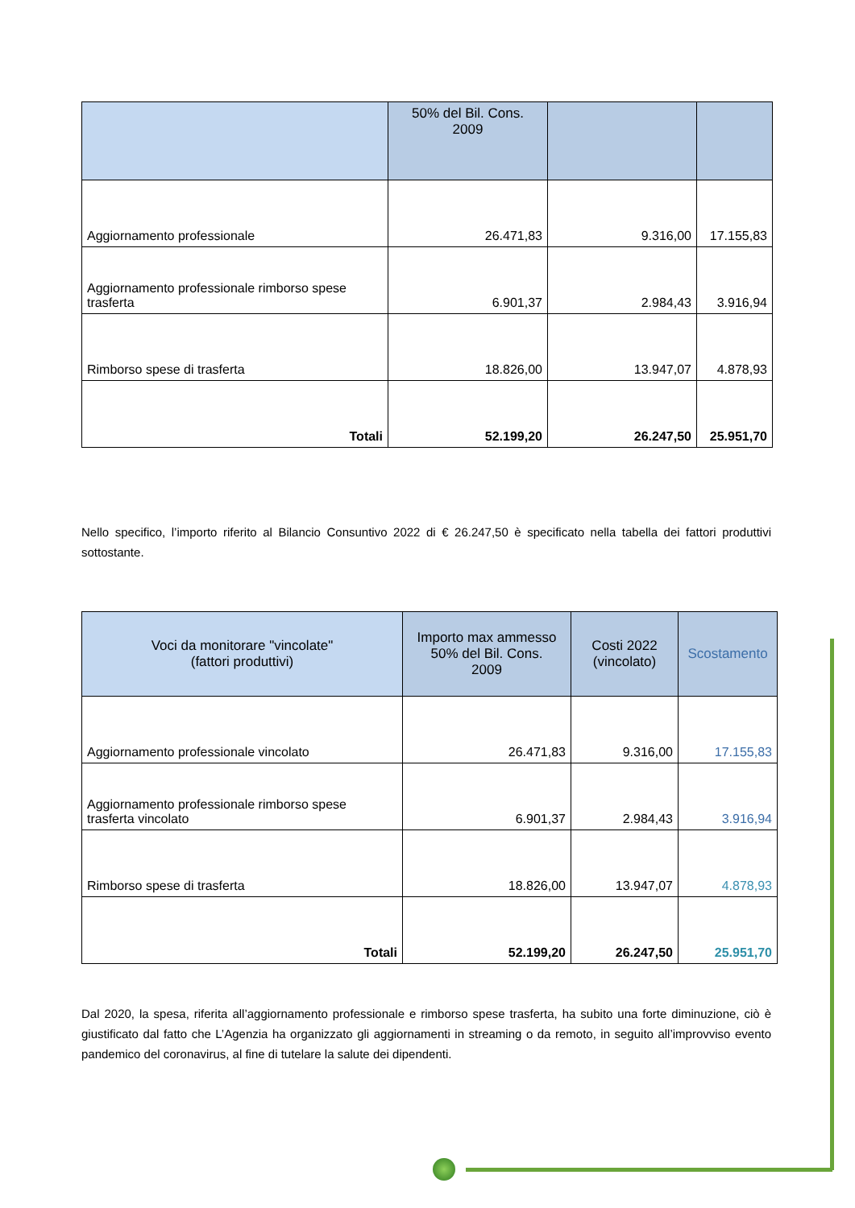| | 50% del Bil. Cons. 2009 | | |
| --- | --- | --- | --- |
| Aggiornamento professionale | 26.471,83 | 9.316,00 | 17.155,83 |
| Aggiornamento professionale rimborso spese trasferta | 6.901,37 | 2.984,43 | 3.916,94 |
| Rimborso spese di trasferta | 18.826,00 | 13.947,07 | 4.878,93 |
| Totali | 52.199,20 | 26.247,50 | 25.951,70 |
Nello specifico, l’importo riferito al Bilancio Consuntivo 2022 di € 26.247,50 è specificato nella tabella dei fattori produttivi sottostante.
| Voci da monitorare "vincolate" (fattori produttivi) | Importo max ammesso 50% del Bil. Cons. 2009 | Costi 2022 (vincolato) | Scostamento |
| --- | --- | --- | --- |
| Aggiornamento professionale vincolato | 26.471,83 | 9.316,00 | 17.155,83 |
| Aggiornamento professionale rimborso spese trasferta vincolato | 6.901,37 | 2.984,43 | 3.916,94 |
| Rimborso spese di trasferta | 18.826,00 | 13.947,07 | 4.878,93 |
| Totali | 52.199,20 | 26.247,50 | 25.951,70 |
Dal 2020, la spesa, riferita all’aggiornamento professionale e rimborso spese trasferta, ha subito una forte diminuzione, ciò è giustificato dal fatto che L’Agenzia ha organizzato gli aggiornamenti in streaming o da remoto, in seguito all’improvviso evento pandemico del coronavirus, al fine di tutelare la salute dei dipendenti.